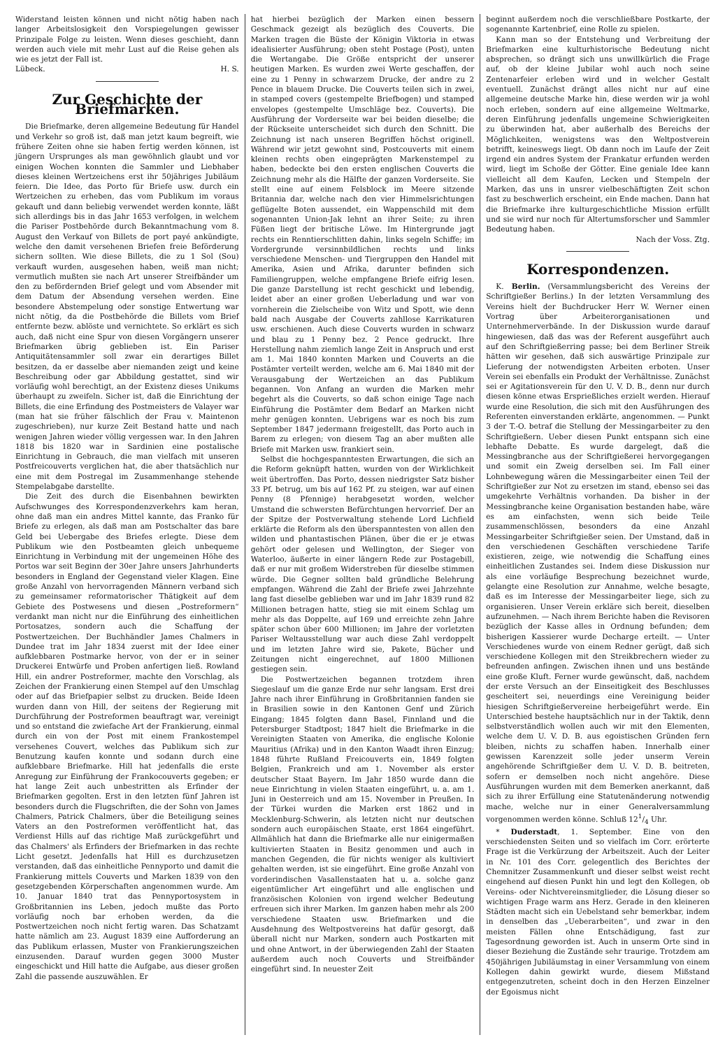Widerstand leisten können und nicht nötig haben nach langer Arbeitslosigkeit den Vorspiegelungen gewisser Prinzipale Folge zu leisten. Wenn dieses geschieht, dann werden auch viele mit mehr Lust auf die Reise gehen als wie es jetzt der Fall ist.
Lübeck. H. S.
Zur Geschichte der Briefmarken.
Die Briefmarke, deren allgemeine Bedeutung für Handel und Verkehr so groß ist, daß man jetzt kaum begreift, wie frühere Zeiten ohne sie haben fertig werden können, ist jüngern Ursprunges als man gewöhnlich glaubt und vor einigen Wochen konnten die Sammler und Liebhaber dieses kleinen Wertzeichens erst ihr 50jähriges Jubiläum feiern. Die Idee, das Porto für Briefe usw. durch ein Wertzeichen zu erheben, das vom Publikum im voraus gekauft und dann beliebig verwendet werden konnte, läßt sich allerdings bis in das Jahr 1653 verfolgen, in welchem die Pariser Postbehörde durch Bekanntmachung vom 8. August den Verkauf von Billets de port payé ankündigte, welche den damit versehenen Briefen freie Beförderung sichern sollten. Wie diese Billets, die zu 1 Sol (Sou) verkauft wurden, ausgesehen haben, weiß man nicht; vermutlich mußten sie nach Art unserer Streifbänder um den zu befördernden Brief gelegt und vom Absender mit dem Datum der Absendung versehen werden. Eine besondere Abstempelung oder sonstige Entwertung war nicht nötig, da die Postbehörde die Billets vom Brief entfernte bezw. ablöste und vernichtete. So erklärt es sich auch, daß nicht eine Spur von diesen Vorgängern unserer Briefmarken übrig geblieben ist. Ein Pariser Antiquitätensammler soll zwar ein derartiges Billet besitzen, da er dasselbe aber niemanden zeigt und keine Beschreibung oder gar Abbildung gestattet, sind wir vorläufig wohl berechtigt, an der Existenz dieses Unikums überhaupt zu zweifeln. Sicher ist, daß die Einrichtung der Billets, die eine Erfindung des Postmeisters de Valayer war (man hat sie früher fälschlich der Frau v. Maintenon zugeschrieben), nur kurze Zeit Bestand hatte und nach wenigen Jahren wieder völlig vergessen war. In den Jahren 1818 bis 1820 war in Sardinien eine postalische Einrichtung in Gebrauch, die man vielfach mit unseren Postfreicouverts verglichen hat, die aber thatsächlich nur eine mit dem Postregal im Zusammenhange stehende Stempelabgabe darstellte.
Die Zeit des durch die Eisenbahnen bewirkten Aufschwunges des Korrespondenzverkehrs kam heran, ohne daß man ein andres Mittel kannte, das Franko für Briefe zu erlegen, als daß man am Postschalter das bare Geld bei Uebergabe des Briefes erlegte. Diese dem Publikum wie den Postbeamten gleich unbequeme Einrichtung in Verbindung mit der ungemeinen Höhe des Portos war seit Beginn der 30er Jahre unsers Jahrhunderts besonders in England der Gegenstand vieler Klagen. Eine große Anzahl von hervorragenden Männern verband sich zu gemeinsamer reformatorischer Thätigkeit auf dem Gebiete des Postwesens und diesen „Postreformern“ verdankt man nicht nur die Einführung des einheitlichen Portosatzes, sondern auch die Schaffung der Postwertzeichen. Der Buchhändler James Chalmers in Dundee trat im Jahr 1834 zuerst mit der Idee einer aufklebbaren Postmarke hervor, von der er in seiner Druckerei Entwürfe und Proben anfertigen ließ. Rowland Hill, ein andrer Postreformer, machte den Vorschlag, als Zeichen der Frankierung einen Stempel auf den Umschlag oder auf das Briefpapier selbst zu drucken. Beide Ideen wurden dann von Hill, der seitens der Regierung mit Durchführung der Postreformen beauftragt war, vereinigt und so entstand die zwiefache Art der Frankierung, einmal durch ein von der Post mit einem Frankostempel versehenes Couvert, welches das Publikum sich zur Benutzung kaufen konnte und sodann durch eine aufklebbare Briefmarke. Hill hat jedenfalls die erste Anregung zur Einführung der Frankocouverts gegeben; er hat lange Zeit auch unbestritten als Erfinder der Briefmarken gegolten. Erst in den letzten fünf Jahren ist besonders durch die Flugschriften, die der Sohn von James Chalmers, Patrick Chalmers, über die Beteiligung seines Vaters an den Postreformen veröffentlicht hat, das Verdienst Hills auf das richtige Maß zurückgeführt und das Chalmers' als Erfinders der Briefmarken in das rechte Licht gesetzt. Jedenfalls hat Hill es durchzusetzen verstanden, daß das einheitliche Pennyporto und damit die Frankierung mittels Couverts und Marken 1839 von den gesetzgebenden Körperschaften angenommen wurde. Am 10. Januar 1840 trat das Pennyportosystem in Großbritannien ins Leben, jedoch mußte das Porto vorläufig noch bar erhoben werden, da die Postwertzeichen noch nicht fertig waren. Das Schatzamt hatte nämlich am 23. August 1839 eine Aufforderung an das Publikum erlassen, Muster von Frankierungszeichen einzusenden. Darauf wurden gegen 3000 Muster eingeschickt und Hill hatte die Aufgabe, aus dieser großen Zahl die passende auszuwählen. Er
hat hierbei bezüglich der Marken einen bessern Geschmack gezeigt als bezüglich des Couverts. Die Marken tragen die Büste der Königin Viktoria in etwas idealisierter Ausführung; oben steht Postage (Post), unten die Wertangabe. Die Größe entspricht der unserer heutigen Marken. Es wurden zwei Werte geschaffen, der eine zu 1 Penny in schwarzem Drucke, der andre zu 2 Pence in blauem Drucke. Die Couverts teilen sich in zwei, in stamped covers (gestempelte Briefbogen) und stamped envelopes (gestempelte Umschläge bez. Couverts). Die Ausführung der Vorderseite war bei beiden dieselbe; die der Rückseite unterscheidet sich durch den Schnitt. Die Zeichnung ist nach unseren Begriffen höchst originell. Während wir jetzt gewohnt sind, Postcouverts mit einem kleinen rechts oben eingeprägten Markenstempel zu haben, bedeckte bei den ersten englischen Couverts die Zeichnung mehr als die Hälfte der ganzen Vorderseite. Sie stellt eine auf einem Felsblock im Meere sitzende Britannia dar, welche nach den vier Himmelsrichtungen geflügelte Boten aussendet, ein Wappenschild mit dem sogenannten Union-Jak lehnt an ihrer Seite; zu ihren Füßen liegt der britische Löwe. Im Hintergrunde jagt rechts ein Renntierschlitten dahin, links segeln Schiffe; im Vordergrunde versinnbildlichen rechts und links verschiedene Menschen- und Tiergruppen den Handel mit Amerika, Asien und Afrika, darunter befinden sich Familiengruppen, welche empfangene Briefe eifrig lesen. Die ganze Darstellung ist recht geschickt und lebendig, leidet aber an einer großen Ueberladung und war von vornherein die Zielscheibe von Witz und Spott, wie denn bald nach Ausgabe der Couverts zahllose Karrikaturen usw. erschienen. Auch diese Couverts wurden in schwarz und blau zu 1 Penny bez. 2 Pence gedruckt. Ihre Herstellung nahm ziemlich lange Zeit in Anspruch und erst am 1. Mai 1840 konnten Marken und Couverts an die Postämter verteilt werden, welche am 6. Mai 1840 mit der Verausgabung der Wertzeichen an das Publikum begannen. Von Anfang an wurden die Marken mehr begehrt als die Couverts, so daß schon einige Tage nach Einführung die Postämter dem Bedarf an Marken nicht mehr genügen konnten. Uebrigens war es noch bis zum September 1847 jedermann freigestellt, das Porto auch in Barem zu erlegen; von diesem Tag an aber mußten alle Briefe mit Marken usw. frankiert sein.
Selbst die hochgespanntesten Erwartungen, die sich an die Reform geknüpft hatten, wurden von der Wirklichkeit weit übertroffen. Das Porto, dessen niedrigster Satz bisher 33 Pf. betrug, um bis auf 162 Pf. zu steigen, war auf einen Penny (8 Pfennige) herabgesetzt worden, welcher Umstand die schwersten Befürchtungen hervorrief. Der an der Spitze der Postverwaltung stehende Lord Lichfield erklärte die Reform als den überspanntesten von allen den wilden und phantastischen Plänen, über die er je etwas gehört oder gelesen und Wellington, der Sieger von Waterloo, äußerte in einer längern Rede zur Postagebill, daß er nur mit großem Widerstreben für dieselbe stimmen würde. Die Gegner sollten bald gründliche Belehrung empfangen. Während die Zahl der Briefe zwei Jahrzehnte lang fast dieselbe geblieben war und im Jahr 1839 rund 82 Millionen betragen hatte, stieg sie mit einem Schlag um mehr als das Doppelte, auf 169 und erreichte zehn Jahre später schon über 600 Millionen; im Jahre der vorletzten Pariser Weltausstellung war auch diese Zahl verdoppelt und im letzten Jahre wird sie, Pakete, Bücher und Zeitungen nicht eingerechnet, auf 1800 Millionen gestiegen sein.
Die Postwertzeichen begannen trotzdem ihren Siegeslauf um die ganze Erde nur sehr langsam. Erst drei Jahre nach ihrer Einführung in Großbritannien fanden sie in Brasilien sowie in den Kantonen Genf und Zürich Eingang; 1845 folgten dann Basel, Finnland und die Petersburger Stadtpost; 1847 hielt die Briefmarke in die Vereinigten Staaten von Amerika, die englische Kolonie Mauritius (Afrika) und in den Kanton Waadt ihren Einzug; 1848 führte Rußland Freicouverts ein, 1849 folgten Belgien, Frankreich und am 1. November als erster deutscher Staat Bayern. Im Jahr 1850 wurde dann die neue Einrichtung in vielen Staaten eingeführt, u. a. am 1. Juni in Oesterreich und am 15. November in Preußen. In der Türkei wurden die Marken erst 1862 und in Mecklenburg-Schwerin, als letzten nicht nur deutschen sondern auch europäischen Staate, erst 1864 eingeführt. Allmählich hat dann die Briefmarke alle nur einigermaßen kultivierten Staaten in Besitz genommen und auch in manchen Gegenden, die für nichts weniger als kultiviert gehalten werden, ist sie eingeführt. Eine große Anzahl von vorderindischen Vasallenstaaten hat u. a. solche ganz eigentümlicher Art eingeführt und alle englischen und französischen Kolonien von irgend welcher Bedeutung erfreuen sich ihrer Marken. Im ganzen haben mehr als 200 verschiedene Staaten usw. Briefmarken und die Ausdehnung des Weltpostvereins hat dafür gesorgt, daß überall nicht nur Marken, sondern auch Postkarten mit und ohne Antwort, in der überwiegenden Zahl der Staaten außerdem auch noch Couverts und Streifbänder eingeführt sind. In neuester Zeit
beginnt außerdem noch die verschließbare Postkarte, der sogenannte Kartenbrief, eine Rolle zu spielen.
Kann man so der Entstehung und Verbreitung der Briefmarken eine kulturhistorische Bedeutung nicht absprechen, so drängt sich uns unwillkürlich die Frage auf, ob der kleine Jubilar wohl auch noch seine Zentenarfeier erleben wird und in welcher Gestalt eventuell. Zunächst drängt alles nicht nur auf eine allgemeine deutsche Marke hin, diese werden wir ja wohl noch erleben, sondern auf eine allgemeine Weltmarke, deren Einführung jedenfalls ungemeine Schwierigkeiten zu überwinden hat, aber außerhalb des Bereichs der Möglichkeiten, wenigstens was den Weltpostverein betrifft, keineswegs liegt. Ob dann noch im Laufe der Zeit irgend ein andres System der Frankatur erfunden werden wird, liegt im Schoße der Götter. Eine geniale Idee kann vielleicht all dem Kaufen, Lecken und Stempeln der Marken, das uns in unsrer vielbeschäftigten Zeit schon fast zu beschwerlich erscheint, ein Ende machen. Dann hat die Briefmarke ihre kulturgeschichtliche Mission erfüllt und sie wird nur noch für Altertumsforscher und Sammler Bedeutung haben.
Nach der Voss. Ztg.
Korrespondenzen.
K. Berlin. (Versammlungsbericht des Vereins der Schriftgießer Berlins.) In der letzten Versammlung des Vereins hielt der Buchdrucker Herr W. Werner einen Vortrag über Arbeiterorganisationen und Unternehmerverbände. In der Diskussion wurde darauf hingewiesen, daß das was der Referent ausgeführt auch auf den Schriftgießerring passe; bei dem Berliner Streik hätten wir gesehen, daß sich auswärtige Prinzipale zur Lieferung der notwendigsten Arbeiten erboten. Unser Verein sei ebenfalls ein Produkt der Verhältnisse. Zunächst sei er Agitationsverein für den U. V. D. B., denn nur durch diesen könne etwas Ersprießliches erzielt werden. Hierauf wurde eine Resolution, die sich mit den Ausführungen des Referenten einverstanden erklärte, angenommen. — Punkt 3 der T.-O. betraf die Stellung der Messingarbeiter zu den Schriftgießern. Ueber diesen Punkt entspann sich eine lebhafte Debatte. Es wurde dargelegt, daß die Messingbranche aus der Schriftgießerei hervorgegangen und somit ein Zweig derselben sei. Im Fall einer Lohnbewegung wären die Messingarbeiter einen Teil der Schriftgießer zur Not zu ersetzen im stand, ebenso sei das umgekehrte Verhältnis vorhanden. Da bisher in der Messingbranche keine Organisation bestanden habe, wäre es am einfachsten, wenn sich beide Teile zusammenschlössen, besonders da eine Anzahl Messingarbeiter Schriftgießer seien. Der Umstand, daß in den verschiedenen Geschäften verschiedene Tarife existieren, zeige, wie notwendig die Schaffung eines einheitlichen Zustandes sei. Indem diese Diskussion nur als eine vorläufige Besprechung bezeichnet wurde, gelangte eine Resolution zur Annahme, welche besagte, daß es im Interesse der Messingarbeiter liege, sich zu organisieren. Unser Verein erkläre sich bereit, dieselben aufzunehmen. — Nach ihrem Berichte haben die Revisoren bezüglich der Kasse alles in Ordnung befunden; dem bisherigen Kassierer wurde Decharge erteilt. — Unter Verschiedenes wurde von einem Redner gerügt, daß sich verschiedene Kollegen mit den Streikbrechern wieder zu befreunden anfingen. Zwischen ihnen und uns bestände eine große Kluft. Ferner wurde gewünscht, daß, nachdem der erste Versuch an der Einseitigkeit des Beschlusses gescheitert sei, neuerdings eine Vereinigung beider hiesigen Schriftgießervereine herbeigeführt werde. Ein Unterschied bestehe hauptsächlich nur in der Taktik, denn selbstverständlich wollen auch wir mit den Elementen, welche dem U. V. D. B. aus egoistischen Gründen fern bleiben, nichts zu schaffen haben. Innerhalb einer gewissen Karenzzeit solle jeder unserm Verein angehörende Schriftgießer dem U. V. D. B. beitreten, sofern er demselben noch nicht angehöre. Diese Ausführungen wurden mit dem Bemerken anerkannt, daß sich zu ihrer Erfüllung eine Statutenänderung notwendig mache, welche nur in einer Generalversammlung vorgenommen werden könne. Schluß 121/4 Uhr.
* Duderstadt, 1. September. Eine von den verschiedensten Seiten und so vielfach im Corr. erörterte Frage ist die Verkürzung der Arbeitszeit. Auch der Leiter in Nr. 101 des Corr. gelegentlich des Berichtes der Chemnitzer Zusammenkunft und dieser selbst weist recht eingehend auf diesen Punkt hin und legt den Kollegen, ob Vereins- oder Nichtvereinsmitglieder, die Lösung dieser so wichtigen Frage warm ans Herz. Gerade in den kleineren Städten macht sich ein Uebelstand sehr bemerkbar, indem in denselben das „Ueberarbeiten“, und zwar in den meisten Fällen ohne Entschädigung, fast zur Tagesordnung geworden ist. Auch in unserm Orte sind in dieser Beziehung die Zustände sehr traurige. Trotzdem am 450jährigen Jubiläumstag in einer Versammlung von einem Kollegen dahin gewirkt wurde, diesem Mißstand entgegenzutreten, scheint doch in den Herzen Einzelner der Egoismus nicht